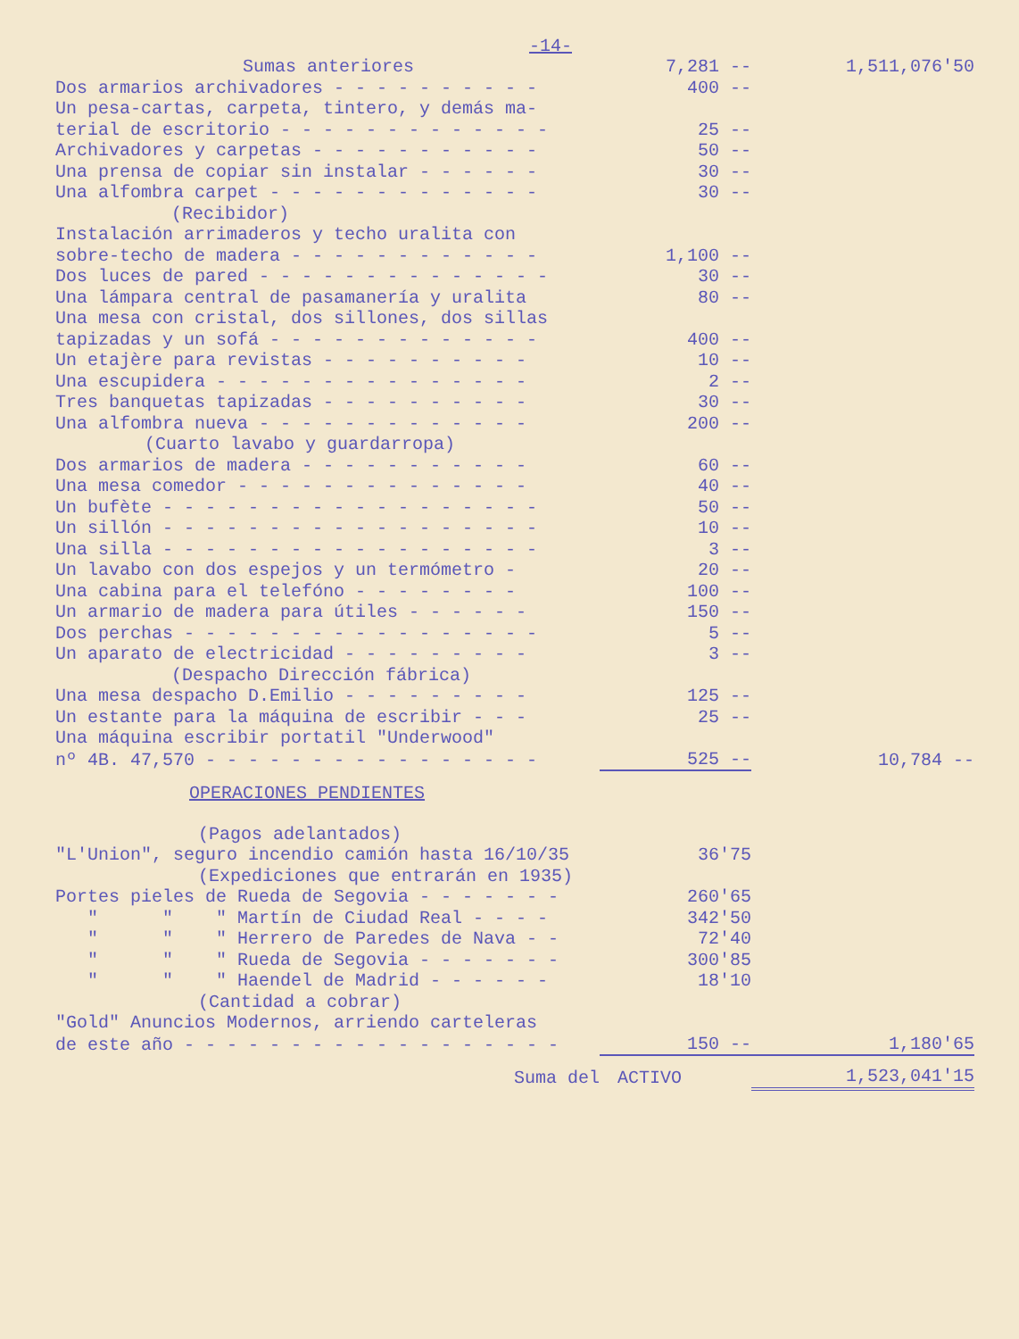-14-
| Sumas anteriores | 7,281 -- | 1,511,076'50 |
| Dos armarios archivadores - - - - - - - - - - | 400 -- | |
| Un pesa-cartas, carpeta, tintero, y demás ma- | | |
| terial de escritorio - - - - - - - - - - - - - | 25 -- | |
| Archivadores y carpetas - - - - - - - - - - - | 50 -- | |
| Una prensa de copiar sin instalar - - - - - - | 30 -- | |
| Una alfombra carpet - - - - - - - - - - - - - | 30 -- | |
| (Recibidor) | | |
| Instalación arrimaderos y techo uralita con | | |
| sobre-techo de madera - - - - - - - - - - - - | 1,100 -- | |
| Dos luces de pared - - - - - - - - - - - - - - | 30 -- | |
| Una lámpara central de pasamanería y uralita | 80 -- | |
| Una mesa con cristal, dos sillones, dos sillas | | |
| tapizadas y un sofá - - - - - - - - - - - - - | 400 -- | |
| Un etajère para revistas - - - - - - - - - - | 10 -- | |
| Una escupidera - - - - - - - - - - - - - - - | 2 -- | |
| Tres banquetas tapizadas - - - - - - - - - - | 30 -- | |
| Una alfombra nueva - - - - - - - - - - - - - | 200 -- | |
| (Cuarto lavabo y guardarropa) | | |
| Dos armarios de madera - - - - - - - - - - - | 60 -- | |
| Una mesa comedor - - - - - - - - - - - - - - | 40 -- | |
| Un bufète - - - - - - - - - - - - - - - - - - | 50 -- | |
| Un sillón - - - - - - - - - - - - - - - - - - | 10 -- | |
| Una silla - - - - - - - - - - - - - - - - - - | 3 -- | |
| Un lavabo con dos espejos y un termómetro - | 20 -- | |
| Una cabina para el telefóno - - - - - - - - | 100 -- | |
| Un armario de madera para útiles - - - - - - | 150 -- | |
| Dos perchas - - - - - - - - - - - - - - - - - | 5 -- | |
| Un aparato de electricidad - - - - - - - - - | 3 -- | |
| (Despacho Dirección fábrica) | | |
| Una mesa despacho D.Emilio - - - - - - - - - | 125 -- | |
| Un estante para la máquina de escribir - - - | 25 -- | |
| Una máquina escribir portatil "Underwood" | | |
| nº 4B. 47,570 - - - - - - - - - - - - - - - - | 525 -- | 10,784 -- |
| OPERACIONES PENDIENTES | | |
| (Pagos adelantados) | | |
| "L'Union", seguro incendio camión hasta 16/10/35 | 36'75 | |
| (Expediciones que entrarán en 1935) | | |
| Portes pieles de Rueda de Segovia - - - - - - - | 260'65 | |
| " " " Martín de Ciudad Real - - - - | 342'50 | |
| " " " Herrero de Paredes de Nava - - | 72'40 | |
| " " " Rueda de Segovia - - - - - - - | 300'85 | |
| " " " Haendel de Madrid - - - - - - | 18'10 | |
| (Cantidad a cobrar) | | |
| "Gold" Anuncios Modernos, arriendo carteleras | | |
| de este año - - - - - - - - - - - - - - - - - - | 150 -- | 1,180'65 |
| Suma del | ACTIVO | 1,523,041'15 |